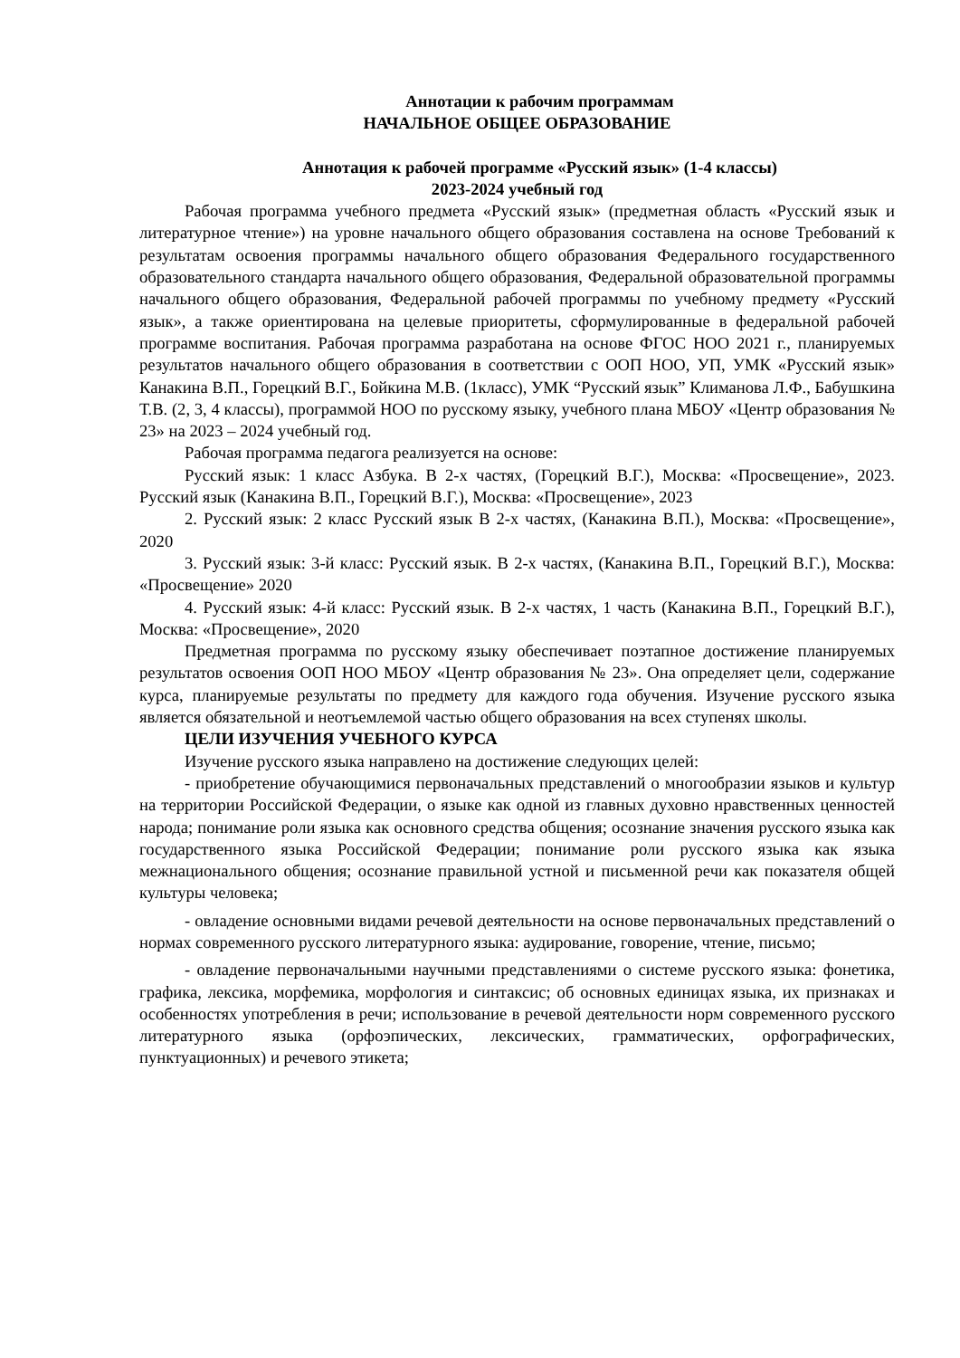Аннотации к рабочим программам
НАЧАЛЬНОЕ ОБЩЕЕ ОБРАЗОВАНИЕ
Аннотация к рабочей программе «Русский язык» (1-4 классы)
2023-2024 учебный год
Рабочая программа учебного предмета «Русский язык» (предметная область «Русский язык и литературное чтение») на уровне начального общего образования составлена на основе Требований к результатам освоения программы начального общего образования Федерального государственного образовательного стандарта начального общего образования, Федеральной образовательной программы начального общего образования, Федеральной рабочей программы по учебному предмету «Русский язык», а также ориентирована на целевые приоритеты, сформулированные в федеральной рабочей программе воспитания. Рабочая программа разработана на основе ФГОС НОО 2021 г., планируемых результатов начального общего образования в соответствии с ООП НОО, УП, УМК «Русский язык» Канакина В.П., Горецкий В.Г., Бойкина М.В. (1класс), УМК “Русский язык” Климанова Л.Ф., Бабушкина Т.В. (2, 3, 4 классы), программой НОО по русскому языку, учебного плана МБОУ «Центр образования № 23» на 2023 – 2024 учебный год.
Рабочая программа педагога реализуется на основе:
Русский язык: 1 класс Азбука. В 2-х частях, (Горецкий В.Г.), Москва: «Просвещение», 2023. Русский язык (Канакина В.П., Горецкий В.Г.), Москва: «Просвещение», 2023
2. Русский язык: 2 класс Русский язык В 2-х частях, (Канакина В.П.), Москва: «Просвещение», 2020
3. Русский язык: 3-й класс: Русский язык. В 2-х частях, (Канакина В.П., Горецкий В.Г.), Москва: «Просвещение» 2020
4. Русский язык: 4-й класс: Русский язык. В 2-х частях, 1 часть (Канакина В.П., Горецкий В.Г.), Москва: «Просвещение», 2020
Предметная программа по русскому языку обеспечивает поэтапное достижение планируемых результатов освоения ООП НОО МБОУ «Центр образования № 23». Она определяет цели, содержание курса, планируемые результаты по предмету для каждого года обучения. Изучение русского языка является обязательной и неотъемлемой частью общего образования на всех ступенях школы.
ЦЕЛИ ИЗУЧЕНИЯ УЧЕБНОГО КУРСА
Изучение русского языка направлено на достижение следующих целей:
- приобретение обучающимися первоначальных представлений о многообразии языков и культур на территории Российской Федерации, о языке как одной из главных духовно нравственных ценностей народа; понимание роли языка как основного средства общения; осознание значения русского языка как государственного языка Российской Федерации; понимание роли русского языка как языка межнационального общения; осознание правильной устной и письменной речи как показателя общей культуры человека;
- овладение основными видами речевой деятельности на основе первоначальных представлений о нормах современного русского литературного языка: аудирование, говорение, чтение, письмо;
- овладение первоначальными научными представлениями о системе русского языка: фонетика, графика, лексика, морфемика, морфология и синтаксис; об основных единицах языка, их признаках и особенностях употребления в речи; использование в речевой деятельности норм современного русского литературного языка (орфоэпических, лексических, грамматических, орфографических, пунктуационных) и речевого этикета;